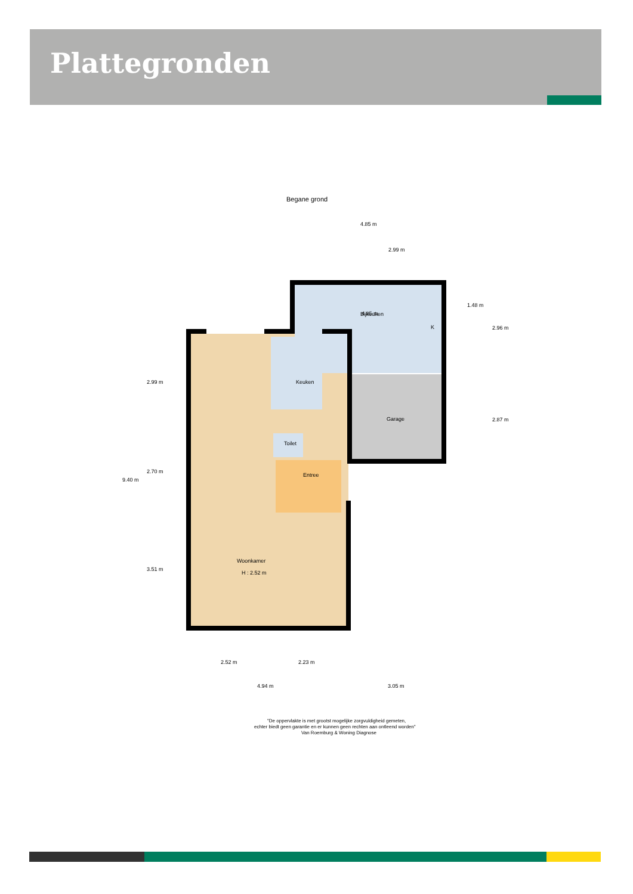Plattegronden
Begane grond
4.85 m
2.99 m
Bijkeuken
K
Keuken
Garage
Toilet
Entree
Woonkamer
H : 2.52 m
4.85 m
1.48 m
2.96 m
2.87 m
2.99 m
2.70 m
9.40 m
3.51 m
2.52 m
2.23 m
4.94 m
3.05 m
"De oppervlakte is met grootst mogelijke zorgvuldigheid gemeten,
echter biedt geen garantie en er kunnen geen rechten aan ontleend worden"
Van Roemburg & Woning Diagnose